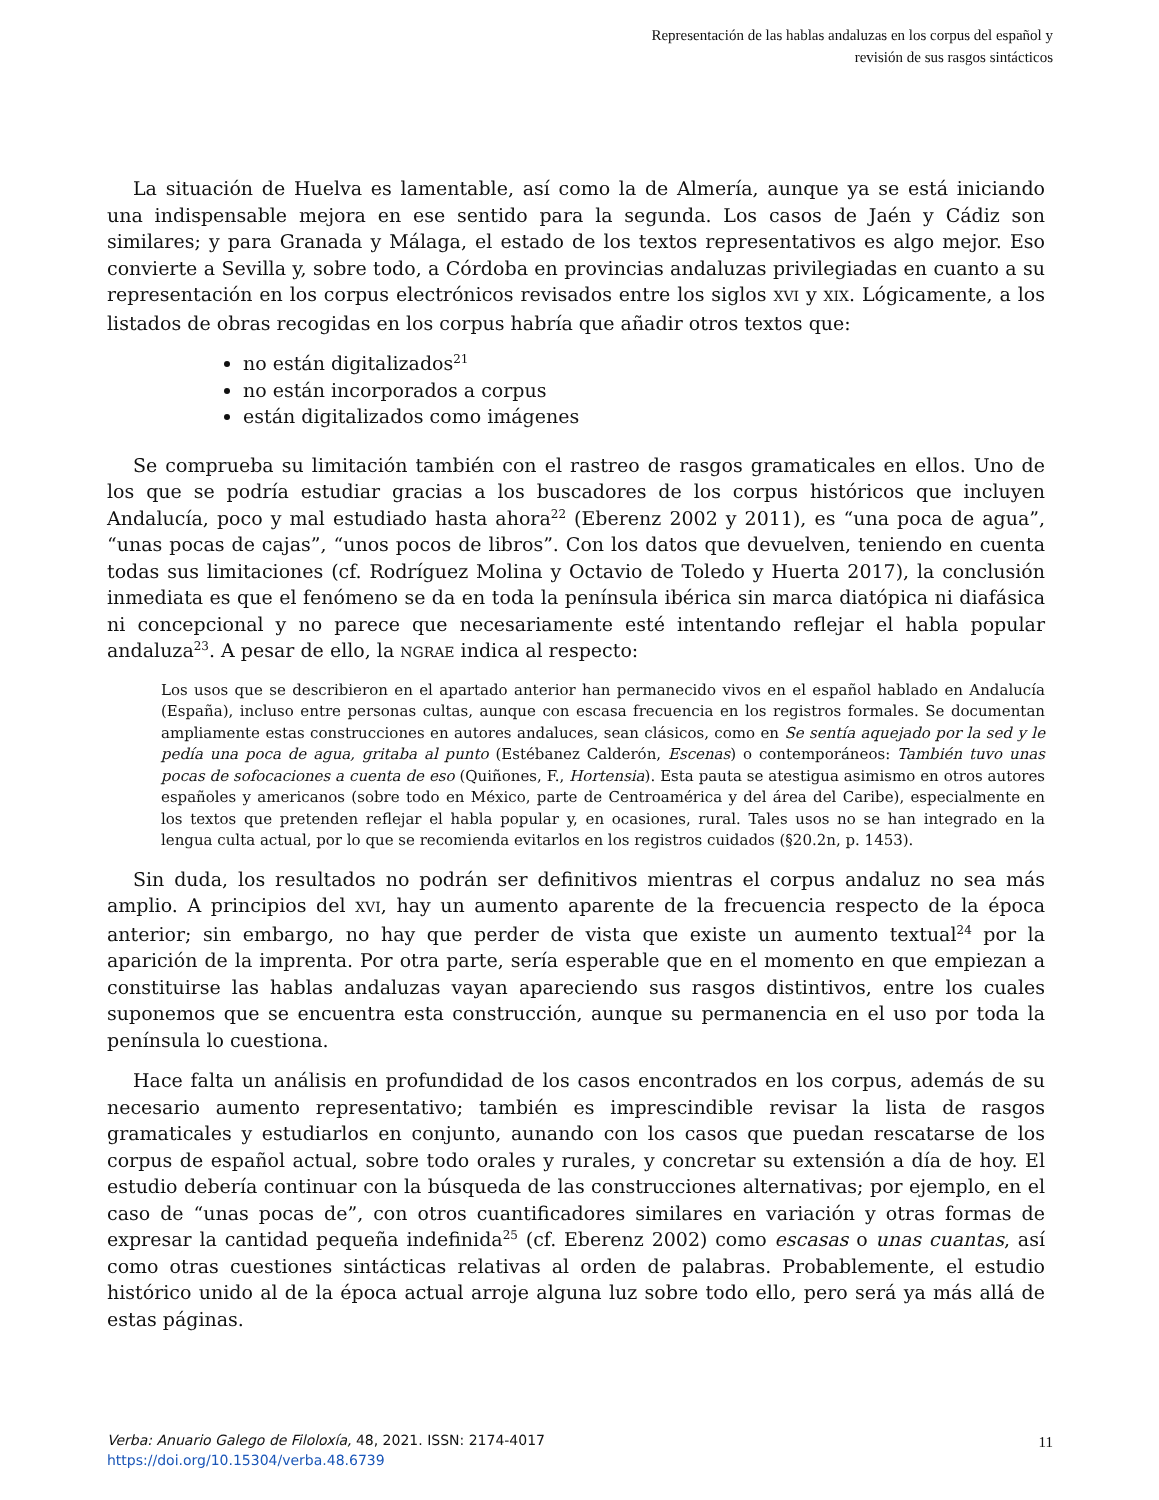Representación de las hablas andaluzas en los corpus del español y
revisión de sus rasgos sintácticos
La situación de Huelva es lamentable, así como la de Almería, aunque ya se está iniciando una indispensable mejora en ese sentido para la segunda. Los casos de Jaén y Cádiz son similares; y para Granada y Málaga, el estado de los textos representativos es algo mejor. Eso convierte a Sevilla y, sobre todo, a Córdoba en provincias andaluzas privilegiadas en cuanto a su representación en los corpus electrónicos revisados entre los siglos XVI y XIX. Lógicamente, a los listados de obras recogidas en los corpus habría que añadir otros textos que:
no están digitalizados<sup>21</sup>
no están incorporados a corpus
están digitalizados como imágenes
Se comprueba su limitación también con el rastreo de rasgos gramaticales en ellos. Uno de los que se podría estudiar gracias a los buscadores de los corpus históricos que incluyen Andalucía, poco y mal estudiado hasta ahora<sup>22</sup> (Eberenz 2002 y 2011), es “una poca de agua”, “unas pocas de cajas”, “unos pocos de libros”. Con los datos que devuelven, teniendo en cuenta todas sus limitaciones (cf. Rodríguez Molina y Octavio de Toledo y Huerta 2017), la conclusión inmediata es que el fenómeno se da en toda la península ibérica sin marca diatópica ni diafásica ni concepcional y no parece que necesariamente esté intentando reflejar el habla popular andaluza<sup>23</sup>. A pesar de ello, la NGRAE indica al respecto:
Los usos que se describieron en el apartado anterior han permanecido vivos en el español hablado en Andalucía (España), incluso entre personas cultas, aunque con escasa frecuencia en los registros formales. Se documentan ampliamente estas construcciones en autores andaluces, sean clásicos, como en Se sentía aquejado por la sed y le pedía una poca de agua, gritaba al punto (Estébanez Calderón, Escenas) o contemporáneos: También tuvo unas pocas de sofocaciones a cuenta de eso (Quiñones, F., Hortensia). Esta pauta se atestigua asimismo en otros autores españoles y americanos (sobre todo en México, parte de Centroamérica y del área del Caribe), especialmente en los textos que pretenden reflejar el habla popular y, en ocasiones, rural. Tales usos no se han integrado en la lengua culta actual, por lo que se recomienda evitarlos en los registros cuidados (§20.2n, p. 1453).
Sin duda, los resultados no podrán ser definitivos mientras el corpus andaluz no sea más amplio. A principios del XVI, hay un aumento aparente de la frecuencia respecto de la época anterior; sin embargo, no hay que perder de vista que existe un aumento textual<sup>24</sup> por la aparición de la imprenta. Por otra parte, sería esperable que en el momento en que empiezan a constituirse las hablas andaluzas vayan apareciendo sus rasgos distintivos, entre los cuales suponemos que se encuentra esta construcción, aunque su permanencia en el uso por toda la península lo cuestiona.
Hace falta un análisis en profundidad de los casos encontrados en los corpus, además de su necesario aumento representativo; también es imprescindible revisar la lista de rasgos gramaticales y estudiarlos en conjunto, aunando con los casos que puedan rescatarse de los corpus de español actual, sobre todo orales y rurales, y concretar su extensión a día de hoy. El estudio debería continuar con la búsqueda de las construcciones alternativas; por ejemplo, en el caso de “unas pocas de”, con otros cuantificadores similares en variación y otras formas de expresar la cantidad pequeña indefinida<sup>25</sup> (cf. Eberenz 2002) como escasas o unas cuantas, así como otras cuestiones sintácticas relativas al orden de palabras. Probablemente, el estudio histórico unido al de la época actual arroje alguna luz sobre todo ello, pero será ya más allá de estas páginas.
Verba: Anuario Galego de Filoloxía, 48, 2021. ISSN: 2174-4017
https://doi.org/10.15304/verba.48.6739
11